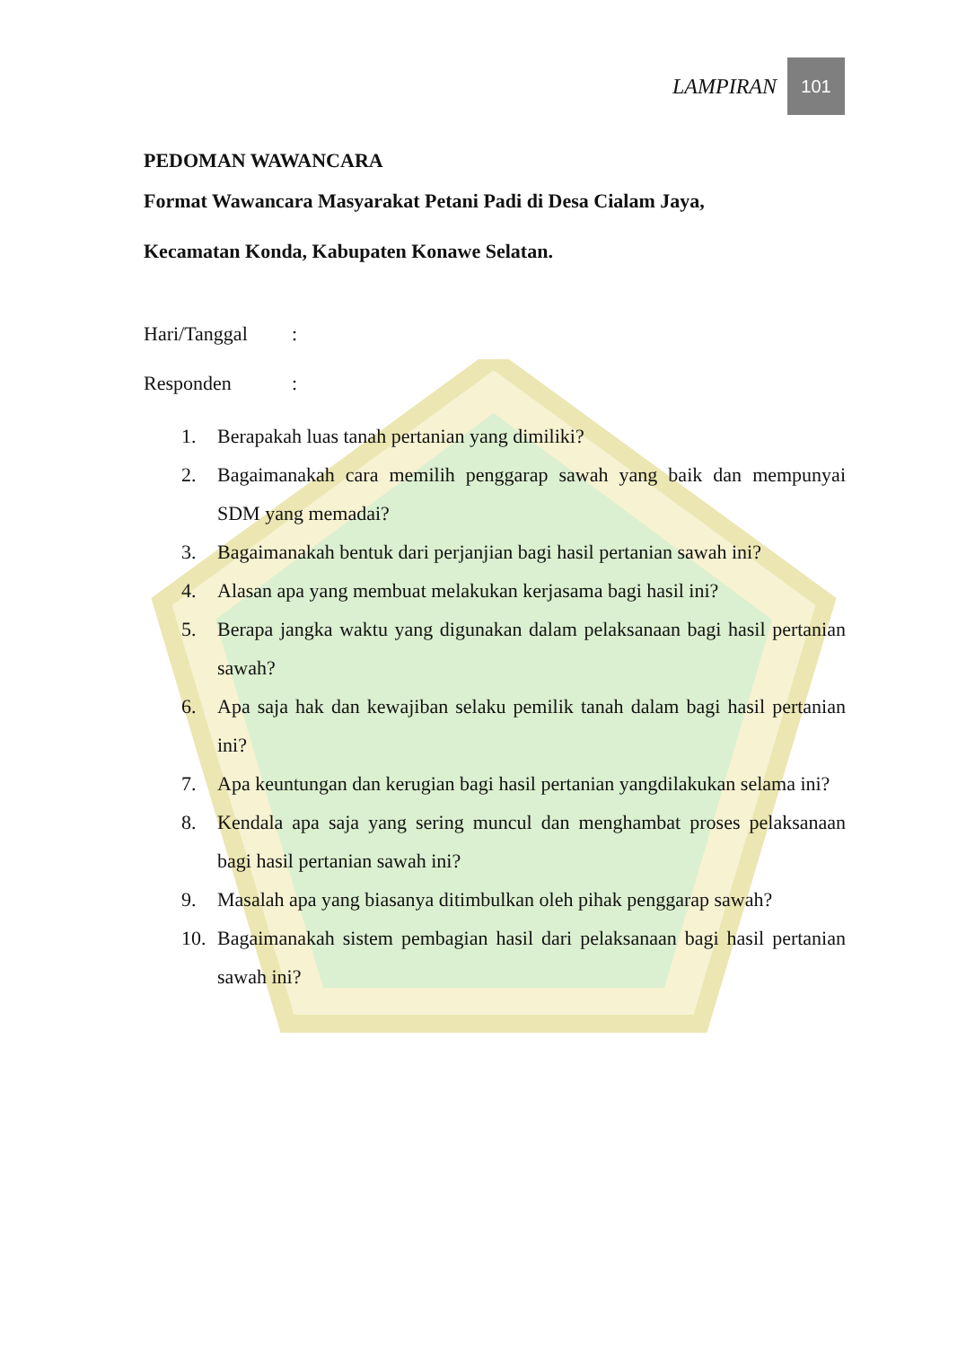LAMPIRAN
101
PEDOMAN WAWANCARA
Format Wawancara Masyarakat Petani Padi di Desa Cialam Jaya,
Kecamatan Konda, Kabupaten Konawe Selatan.
Hari/Tanggal:
Responden:
1. Berapakah luas tanah pertanian yang dimiliki?
2. Bagaimanakah cara memilih penggarap sawah yang baik dan mempunyai SDM yang memadai?
3. Bagaimanakah bentuk dari perjanjian bagi hasil pertanian sawah ini?
4. Alasan apa yang membuat melakukan kerjasama bagi hasil ini?
5. Berapa jangka waktu yang digunakan dalam pelaksanaan bagi hasil pertanian sawah?
6. Apa saja hak dan kewajiban selaku pemilik tanah dalam bagi hasil pertanian ini?
7. Apa keuntungan dan kerugian bagi hasil pertanian yangdilakukan selama ini?
8. Kendala apa saja yang sering muncul dan menghambat proses pelaksanaan bagi hasil pertanian sawah ini?
9. Masalah apa yang biasanya ditimbulkan oleh pihak penggarap sawah?
10. Bagaimanakah sistem pembagian hasil dari pelaksanaan bagi hasil pertanian sawah ini?